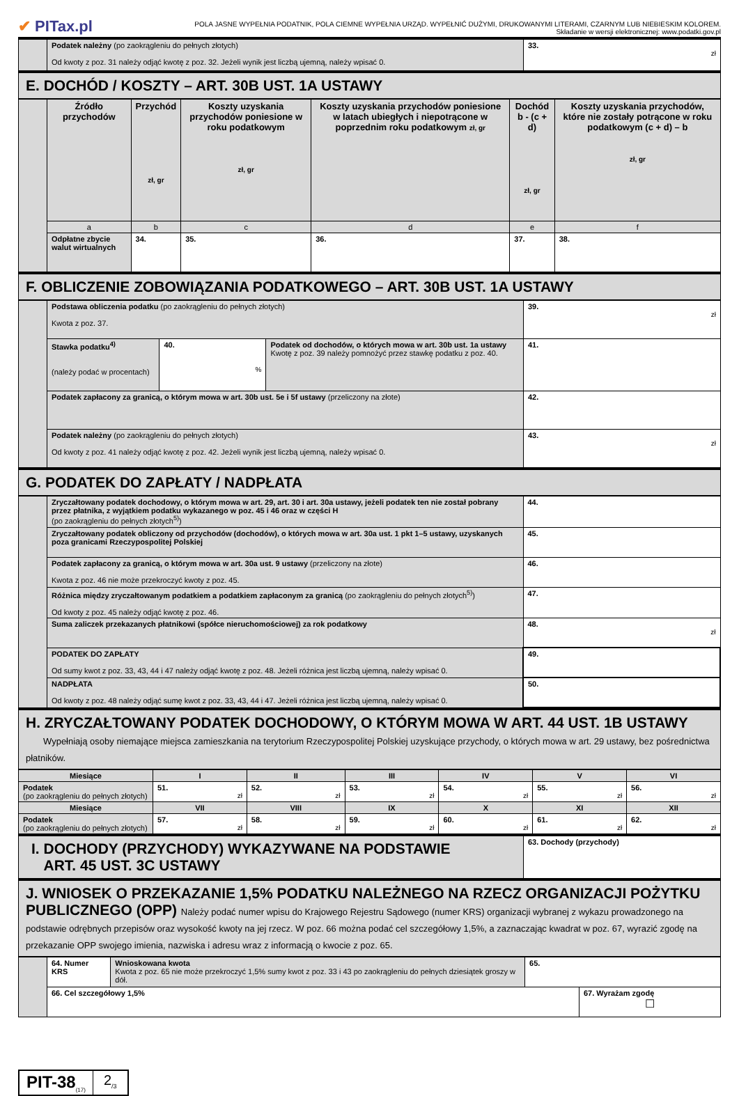✔ PITax.pl
POLA JASNE WYPEŁNIA PODATNIK, POLA CIEMNE WYPEŁNIA URZĄD. WYPEŁNIĆ DUŻYMI, DRUKOWANYMI LITERAMI, CZARNYM LUB NIEBIESKIM KOLOREM.
Składanie w wersji elektronicznej: www.podatki.gov.pl
| | Podatek należny (po zaokrągleniu do pełnych złotych) Od kwoty z poz. 31 należy odjąć kwotę z poz. 32. Jeżeli wynik jest liczbą ujemną, należy wpisać 0. | 33. zł |
E. DOCHÓD / KOSZTY – ART. 30B UST. 1A USTAWY
| | Źródło przychodów | Przychód zł, gr | Koszty uzyskania przychodów poniesione w roku podatkowym zł, gr | Koszty uzyskania przychodów poniesione w latach ubiegłych i niepotrącone w poprzednim roku podatkowym zł, gr | Dochód b - (c + d) zł, gr | Koszty uzyskania przychodów, które nie zostały potrącone w roku podatkowym (c + d) – b zł, gr |
| | a | b | c | d | e | f |
| | Odpłatne zbycie walut wirtualnych | 34. | 35. | 36. | 37. | 38. |
F. OBLICZENIE ZOBOWIĄZANIA PODATKOWEGO – ART. 30B UST. 1A USTAWY
| | Podstawa obliczenia podatku (po zaokrągleniu do pełnych złotych) Kwota z poz. 37. | | | 39. zł |
| | Stawka podatku<sup>4)</sup> (należy podać w procentach) | 40. % | Podatek od dochodów, o których mowa w art. 30b ust. 1a ustawy Kwotę z poz. 39 należy pomnożyć przez stawkę podatku z poz. 40. | 41. |
| | Podatek zapłacony za granicą, o którym mowa w art. 30b ust. 5e i 5f ustawy (przeliczony na złote) | | | 42. |
| | Podatek należny (po zaokrągleniu do pełnych złotych) Od kwoty z poz. 41 należy odjąć kwotę z poz. 42. Jeżeli wynik jest liczbą ujemną, należy wpisać 0. | | | 43. zł |
G. PODATEK DO ZAPŁATY / NADPŁATA
| | Zryczałtowany podatek dochodowy, o którym mowa w art. 29, art. 30 i art. 30a ustawy, jeżeli podatek ten nie został pobrany przez płatnika, z wyjątkiem podatku wykazanego w poz. 45 i 46 oraz w części H (po zaokrągleniu do pełnych złotych<sup>5)</sup>) | 44. |
| | Zryczałtowany podatek obliczony od przychodów (dochodów), o których mowa w art. 30a ust. 1 pkt 1–5 ustawy, uzyskanych poza granicami Rzeczypospolitej Polskiej | 45. |
| | Podatek zapłacony za granicą, o którym mowa w art. 30a ust. 9 ustawy (przeliczony na złote) Kwota z poz. 46 nie może przekroczyć kwoty z poz. 45. | 46. |
| | Różnica między zryczałtowanym podatkiem a podatkiem zapłaconym za granicą (po zaokrągleniu do pełnych złotych<sup>5)</sup>) Od kwoty z poz. 45 należy odjąć kwotę z poz. 46. | 47. |
| | Suma zaliczek przekazanych płatnikowi (spółce nieruchomościowej) za rok podatkowy | 48. zł |
| | PODATEK DO ZAPŁATY Od sumy kwot z poz. 33, 43, 44 i 47 należy odjąć kwotę z poz. 48. Jeżeli różnica jest liczbą ujemną, należy wpisać 0. | 49. |
| | NADPŁATA Od kwoty z poz. 48 należy odjąć sumę kwot z poz. 33, 43, 44 i 47. Jeżeli różnica jest liczbą ujemną, należy wpisać 0. | 50. |
H. ZRYCZAŁTOWANY PODATEK DOCHODOWY, O KTÓRYM MOWA W ART. 44 UST. 1B USTAWY
Wypełniają osoby niemające miejsca zamieszkania na terytorium Rzeczypospolitej Polskiej uzyskujące przychody, o których mowa w art. 29 ustawy, bez pośrednictwa płatników.
| Miesiące | I | II | III | IV | V | VI |
| --- | --- | --- | --- | --- | --- | --- |
| Podatek (po zaokrągleniu do pełnych złotych) | 51. zł | 52. zł | 53. zł | 54. zł | 55. zł | 56. zł |
| Miesiące | VII | VIII | IX | X | XI | XII |
| Podatek (po zaokrągleniu do pełnych złotych) | 57. zł | 58. zł | 59. zł | 60. zł | 61. zł | 62. zł |
| I. DOCHODY (PRZYCHODY) WYKAZYWANE NA PODSTAWIE ART. 45 UST. 3C USTAWY | 63. Dochody (przychody) |
J. WNIOSEK O PRZEKAZANIE 1,5% PODATKU NALEŻNEGO NA RZECZ ORGANIZACJI POŻYTKU PUBLICZNEGO (OPP) Należy podać numer wpisu do Krajowego Rejestru Sądowego (numer KRS) organizacji wybranej z wykazu prowadzonego na podstawie odrębnych przepisów oraz wysokość kwoty na jej rzecz. W poz. 66 można podać cel szczegółowy 1,5%, a zaznaczając kwadrat w poz. 67, wyrazić zgodę na przekazanie OPP swojego imienia, nazwiska i adresu wraz z informacją o kwocie z poz. 65.
| | 64. Numer KRS | Wnioskowana kwota Kwota z poz. 65 nie może przekroczyć 1,5% sumy kwot z poz. 33 i 43 po zaokrągleniu do pełnych dziesiątek groszy w dół. | 65. | |
| | 66. Cel szczegółowy 1,5% | | | 67. Wyrażam zgodę ☐ |
PIT-38<sub>(17)</sub>
2<sub>/3</sub>